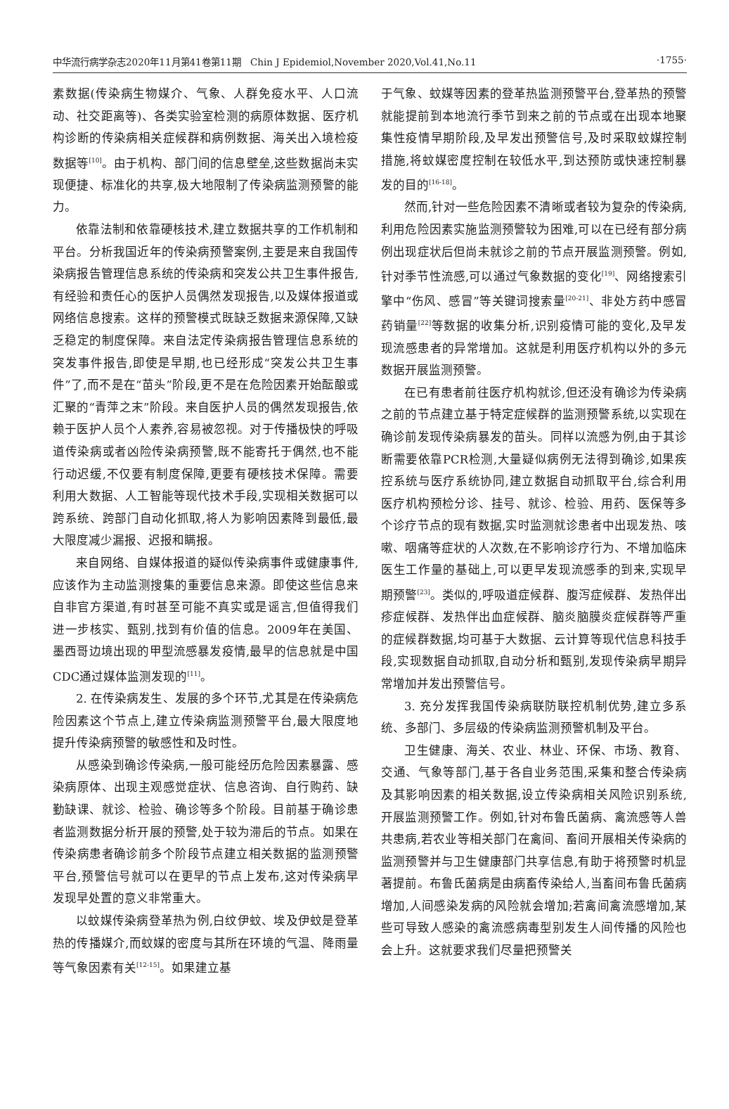中华流行病学杂志2020年11月第41卷第11期　Chin J Epidemiol,November 2020,Vol.41,No.11 ·1755·
素数据(传染病生物媒介、气象、人群免疫水平、人口流动、社交距离等)、各类实验室检测的病原体数据、医疗机构诊断的传染病相关症候群和病例数据、海关出入境检疫数据等<sup>[10]</sup>。由于机构、部门间的信息壁垒,这些数据尚未实现便捷、标准化的共享,极大地限制了传染病监测预警的能力。
依靠法制和依靠硬核技术,建立数据共享的工作机制和平台。分析我国近年的传染病预警案例,主要是来自我国传染病报告管理信息系统的传染病和突发公共卫生事件报告,有经验和责任心的医护人员偶然发现报告,以及媒体报道或网络信息搜索。这样的预警模式既缺乏数据来源保障,又缺乏稳定的制度保障。来自法定传染病报告管理信息系统的突发事件报告,即使是早期,也已经形成“突发公共卫生事件”了,而不是在“苗头”阶段,更不是在危险因素开始酝酿或汇聚的“青萍之末”阶段。来自医护人员的偶然发现报告,依赖于医护人员个人素养,容易被忽视。对于传播极快的呼吸道传染病或者凶险传染病预警,既不能寄托于偶然,也不能行动迟缓,不仅要有制度保障,更要有硬核技术保障。需要利用大数据、人工智能等现代技术手段,实现相关数据可以跨系统、跨部门自动化抓取,将人为影响因素降到最低,最大限度减少漏报、迟报和瞒报。
来自网络、自媒体报道的疑似传染病事件或健康事件,应该作为主动监测搜集的重要信息来源。即使这些信息来自非官方渠道,有时甚至可能不真实或是谣言,但值得我们进一步核实、甄别,找到有价值的信息。2009年在美国、墨西哥边境出现的甲型流感暴发疫情,最早的信息就是中国CDC通过媒体监测发现的<sup>[11]</sup>。
2. 在传染病发生、发展的多个环节,尤其是在传染病危险因素这个节点上,建立传染病监测预警平台,最大限度地提升传染病预警的敏感性和及时性。
从感染到确诊传染病,一般可能经历危险因素暴露、感染病原体、出现主观感觉症状、信息咨询、自行购药、缺勤缺课、就诊、检验、确诊等多个阶段。目前基于确诊患者监测数据分析开展的预警,处于较为滞后的节点。如果在传染病患者确诊前多个阶段节点建立相关数据的监测预警平台,预警信号就可以在更早的节点上发布,这对传染病早发现早处置的意义非常重大。
以蚊媒传染病登革热为例,白纹伊蚊、埃及伊蚊是登革热的传播媒介,而蚊媒的密度与其所在环境的气温、降雨量等气象因素有关<sup>[12-15]</sup>。如果建立基
于气象、蚊媒等因素的登革热监测预警平台,登革热的预警就能提前到本地流行季节到来之前的节点或在出现本地聚集性疫情早期阶段,及早发出预警信号,及时采取蚊媒控制措施,将蚊媒密度控制在较低水平,到达预防或快速控制暴发的目的<sup>[16-18]</sup>。
然而,针对一些危险因素不清晰或者较为复杂的传染病,利用危险因素实施监测预警较为困难,可以在已经有部分病例出现症状后但尚未就诊之前的节点开展监测预警。例如,针对季节性流感,可以通过气象数据的变化<sup>[19]</sup>、网络搜索引擎中“伤风、感冒”等关键词搜索量<sup>[20-21]</sup>、非处方药中感冒药销量<sup>[22]</sup>等数据的收集分析,识别疫情可能的变化,及早发现流感患者的异常增加。这就是利用医疗机构以外的多元数据开展监测预警。
在已有患者前往医疗机构就诊,但还没有确诊为传染病之前的节点建立基于特定症候群的监测预警系统,以实现在确诊前发现传染病暴发的苗头。同样以流感为例,由于其诊断需要依靠PCR检测,大量疑似病例无法得到确诊,如果疾控系统与医疗系统协同,建立数据自动抓取平台,综合利用医疗机构预检分诊、挂号、就诊、检验、用药、医保等多个诊疗节点的现有数据,实时监测就诊患者中出现发热、咳嗽、咽痛等症状的人次数,在不影响诊疗行为、不增加临床医生工作量的基础上,可以更早发现流感季的到来,实现早期预警<sup>[23]</sup>。类似的,呼吸道症候群、腹泻症候群、发热伴出疹症候群、发热伴出血症候群、脑炎脑膜炎症候群等严重的症候群数据,均可基于大数据、云计算等现代信息科技手段,实现数据自动抓取,自动分析和甄别,发现传染病早期异常增加并发出预警信号。
3. 充分发挥我国传染病联防联控机制优势,建立多系统、多部门、多层级的传染病监测预警机制及平台。
卫生健康、海关、农业、林业、环保、市场、教育、交通、气象等部门,基于各自业务范围,采集和整合传染病及其影响因素的相关数据,设立传染病相关风险识别系统,开展监测预警工作。例如,针对布鲁氏菌病、禽流感等人兽共患病,若农业等相关部门在禽间、畜间开展相关传染病的监测预警并与卫生健康部门共享信息,有助于将预警时机显著提前。布鲁氏菌病是由病畜传染给人,当畜间布鲁氏菌病增加,人间感染发病的风险就会增加;若禽间禽流感增加,某些可导致人感染的禽流感病毒型别发生人间传播的风险也会上升。这就要求我们尽量把预警关